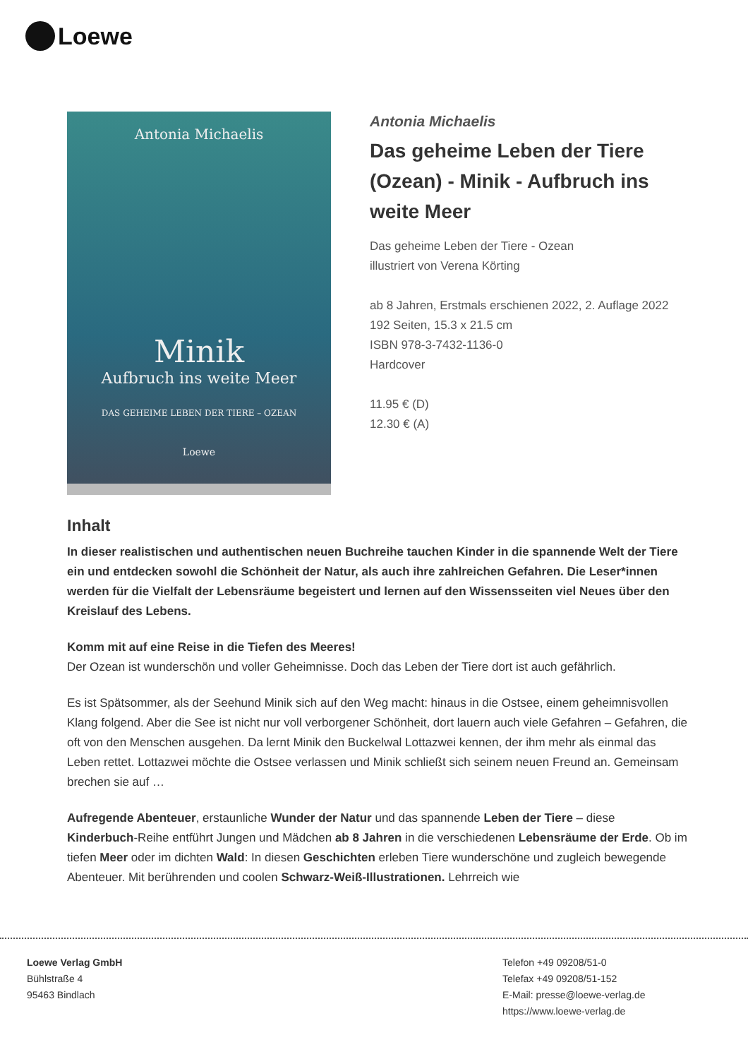Loewe
Antonia Michaelis
Minik
Aufbruch ins weite Meer
DAS GEHEIME LEBEN DER TIERE – OZEAN
Loewe
Antonia Michaelis
Das geheime Leben der Tiere (Ozean) - Minik - Aufbruch ins weite Meer
Das geheime Leben der Tiere - Ozean
illustriert von Verena Körting
ab 8 Jahren, Erstmals erschienen 2022, 2. Auflage 2022
192 Seiten, 15.3 x 21.5 cm
ISBN 978-3-7432-1136-0
Hardcover
11.95 € (D)
12.30 € (A)
Inhalt
In dieser realistischen und authentischen neuen Buchreihe tauchen Kinder in die spannende Welt der Tiere ein und entdecken sowohl die Schönheit der Natur, als auch ihre zahlreichen Gefahren. Die Leser*innen werden für die Vielfalt der Lebensräume begeistert und lernen auf den Wissensseiten viel Neues über den Kreislauf des Lebens.
Komm mit auf eine Reise in die Tiefen des Meeres!
Der Ozean ist wunderschön und voller Geheimnisse. Doch das Leben der Tiere dort ist auch gefährlich.
Es ist Spätsommer, als der Seehund Minik sich auf den Weg macht: hinaus in die Ostsee, einem geheimnisvollen Klang folgend. Aber die See ist nicht nur voll verborgener Schönheit, dort lauern auch viele Gefahren – Gefahren, die oft von den Menschen ausgehen. Da lernt Minik den Buckelwal Lottazwei kennen, der ihm mehr als einmal das Leben rettet. Lottazwei möchte die Ostsee verlassen und Minik schließt sich seinem neuen Freund an. Gemeinsam brechen sie auf …
Aufregende Abenteuer, erstaunliche Wunder der Natur und das spannende Leben der Tiere – diese Kinderbuch-Reihe entführt Jungen und Mädchen ab 8 Jahren in die verschiedenen Lebensräume der Erde. Ob im tiefen Meer oder im dichten Wald: In diesen Geschichten erleben Tiere wunderschöne und zugleich bewegende Abenteuer. Mit berührenden und coolen Schwarz-Weiß-Illustrationen. Lehrreich wie
Loewe Verlag GmbH
Bühlstraße 4
95463 Bindlach
Telefon +49 09208/51-0
Telefax +49 09208/51-152
E-Mail: presse@loewe-verlag.de
https://www.loewe-verlag.de